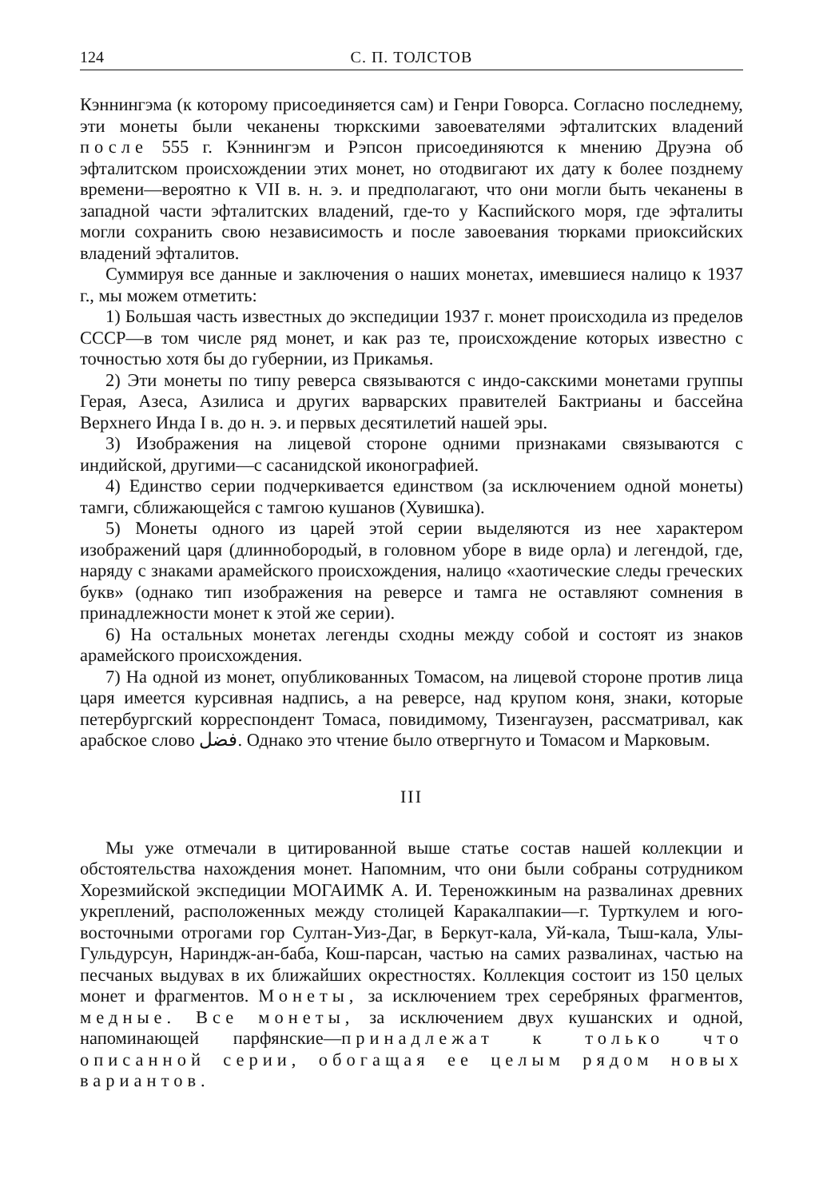124 С. П. ТОЛСТОВ
Кэннингэма (к которому присоединяется сам) и Генри Говорса. Согласно последнему, эти монеты были чеканены тюркскими завоевателями эфталитских владений после 555 г. Кэннингэм и Рэпсон присоединяются к мнению Друэна об эфталитском происхождении этих монет, но отодвигают их дату к более позднему времени—вероятно к VII в. н. э. и предполагают, что они могли быть чеканены в западной части эфталитских владений, где-то у Каспийского моря, где эфталиты могли сохранить свою независимость и после завоевания тюрками приоксийских владений эфталитов.
Суммируя все данные и заключения о наших монетах, имевшиеся налицо к 1937 г., мы можем отметить:
1) Большая часть известных до экспедиции 1937 г. монет происходила из пределов СССР—в том числе ряд монет, и как раз те, происхождение которых известно с точностью хотя бы до губернии, из Прикамья.
2) Эти монеты по типу реверса связываются с индо-сакскими монетами группы Герая, Азеса, Азилиса и других варварских правителей Бактрианы и бассейна Верхнего Инда I в. до н. э. и первых десятилетий нашей эры.
3) Изображения на лицевой стороне одними признаками связываются с индийской, другими—с сасанидской иконографией.
4) Единство серии подчеркивается единством (за исключением одной монеты) тамги, сближающейся с тамгою кушанов (Хувишка).
5) Монеты одного из царей этой серии выделяются из нее характером изображений царя (длиннобородый, в головном уборе в виде орла) и легендой, где, наряду с знаками арамейского происхождения, налицо «хаотические следы греческих букв» (однако тип изображения на реверсе и тамга не оставляют сомнения в принадлежности монет к этой же серии).
6) На остальных монетах легенды сходны между собой и состоят из знаков арамейского происхождения.
7) На одной из монет, опубликованных Томасом, на лицевой стороне против лица царя имеется курсивная надпись, а на реверсе, над крупом коня, знаки, которые петербургский корреспондент Томаса, повидимому, Тизенгаузен, рассматривал, как арабское слово فضل. Однако это чтение было отвергнуто и Томасом и Марковым.
III
Мы уже отмечали в цитированной выше статье состав нашей коллекции и обстоятельства нахождения монет. Напомним, что они были собраны сотрудником Хорезмийской экспедиции МОГАИМК А. И. Тереножкиным на развалинах древних укреплений, расположенных между столицей Каракалпакии—г. Турткулем и юго-восточными отрогами гор Султан-Уиз-Даг, в Беркут-кала, Уй-кала, Тыш-кала, Улы-Гульдурсун, Нариндж-ан-баба, Кош-парсан, частью на самих развалинах, частью на песчаных выдувах в их ближайших окрестностях. Коллекция состоит из 150 целых монет и фрагментов. Монеты, за исключением трех серебряных фрагментов, медные. Все монеты, за исключением двух кушанских и одной, напоминающей парфянские—принадлежат к только что описанной серии, обогащая ее целым рядом новых вариантов.